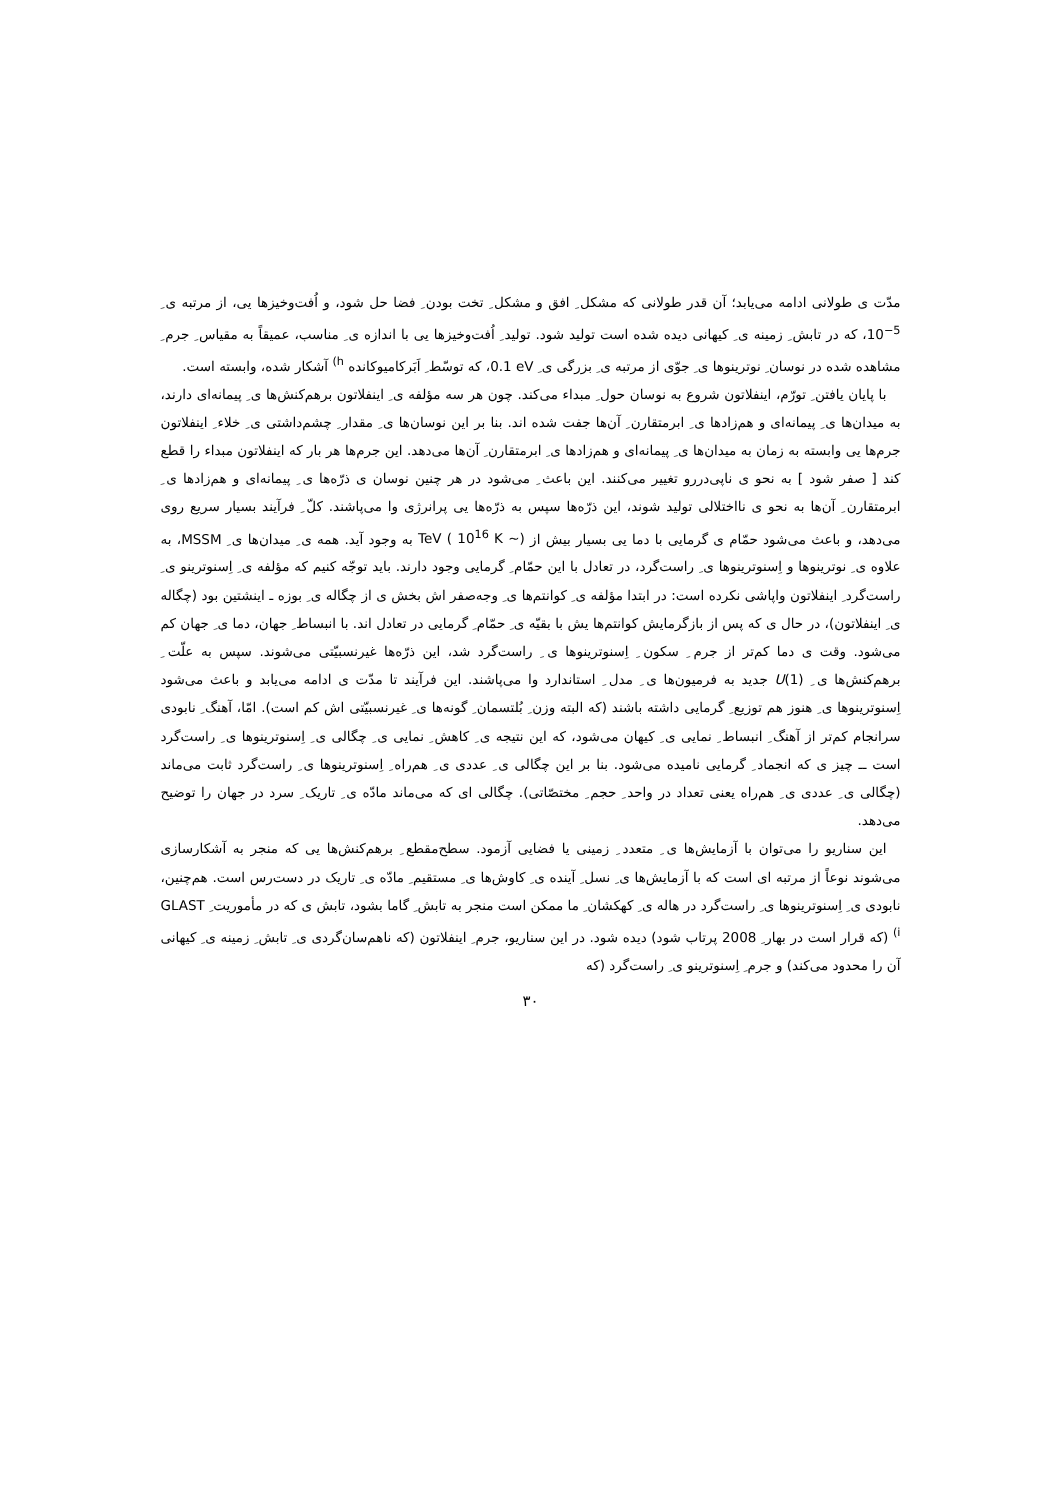مدّت ی طولانی ادامه می‌یابد؛ آن قدر طولانی که مشکل ِ افق و مشکل ِ تخت بودن ِ فضا حل شود، و اُفت‌وخیزها یی، از مرتبه ی ِ 10<sup>−5</sup>، که در تابش ِ زمینه ی ِ کیهانی دیده شده است تولید شود. تولید ِ اُفت‌وخیزها یی با اندازه ی ِ مناسب، عمیقاً به مقیاس ِ جرم ِ مشاهده شده در نوسان ِ نوترینوها ی ِ جوّی از مرتبه ی ِ بزرگی ی ِ 0.1 eV، که توسّط ِ اَبَرکامیوکانده <sup>h)</sup> آشکار شده، وابسته است.
با پایان یافتن ِ تورّم، اینفلاتون شروع به نوسان حول ِ مبداء می‌کند. چون هر سه مؤلفه ی ِ اینفلاتون برهم‌کنش‌ها ی ِ پیمانه‌ای دارند، به میدان‌ها ی ِ پیمانه‌ای و هم‌زادها ی ِ ابرمتقارن ِ آن‌ها جفت شده اند. بنا بر این نوسان‌ها ی ِ مقدار ِ چشم‌داشتی ی ِ خلاء ِ اینفلاتون جرم‌ها یی وابسته به زمان به میدان‌ها ی ِ پیمانه‌ای و هم‌زادها ی ِ ابرمتقارن ِ آن‌ها می‌دهد. این جرم‌ها هر بار که اینفلاتون مبداء را قطع کند [ صفر شود ] به نحو ی ناپی‌دررو تغییر می‌کنند. این باعث ِ می‌شود در هر چنین نوسان ی ذرّه‌ها ی ِ پیمانه‌ای و هم‌زادها ی ِ ابرمتقارن ِ آن‌ها به نحو ی نااختلالی تولید شوند، این ذرّه‌ها سپس به ذرّه‌ها یی پرانرژی وا می‌پاشند. کلّ ِ فرآیند بسیار سریع روی می‌دهد، و باعث می‌شود حمّام ی گرمایی با دما یی بسیار بیش از TeV ( 10<sup>16</sup> K ∼) به وجود آید. همه ی ِ میدان‌ها ی ِ MSSM، به علاوه ی ِ نوترینوها و اِسنوترینوها ی ِ راست‌گرد، در تعادل با این حمّام ِ گرمایی وجود دارند. باید توجّه کنیم که مؤلفه ی ِ اِسنوترینو ی ِ راست‌گرد ِ اینفلاتون واپاشی نکرده است: در ابتدا مؤلفه ی ِ کوانتم‌ها ی ِ وجه‌صفر اش بخش ی از چگاله ی ِ بوزه ـ اینشتین بود (چگاله ی ِ اینفلاتون)، در حال ی که پس از بازگرمایش کوانتم‌ها یش با بقیّه ی ِ حمّام ِ گرمایی در تعادل اند. با انبساط ِ جهان، دما ی ِ جهان کم می‌شود. وقت ی دما کم‌تر از جرم ِ سکون ِ اِسنوترینوها ی ِ راست‌گرد شد، این ذرّه‌ها غیرنسبیّتی می‌شوند. سپس به علّت ِ برهم‌کنش‌ها ی ِ U(1) جدید به فرمیون‌ها ی ِ مدل ِ استاندارد وا می‌پاشند. این فرآیند تا مدّت ی ادامه می‌یابد و باعث می‌شود اِسنوترینوها ی ِ هنوز هم توزیع ِ گرمایی داشته باشند (که البته وزن ِ بُلتسمان ِ گونه‌ها ی ِ غیرنسبیّتی اش کم است). امّا، آهنگ ِ نابودی سرانجام کم‌تر از آهنگ ِ انبساط ِ نمایی ی ِ کیهان می‌شود، که این نتیجه ی ِ کاهش ِ نمایی ی ِ چگالی ی ِ اِسنوترینوها ی ِ راست‌گرد است ــ چیز ی که انجماد ِ گرمایی نامیده می‌شود. بنا بر این چگالی ی ِ عددی ی ِ هم‌راه ِ اِسنوترینوها ی ِ راست‌گرد ثابت می‌ماند (چگالی ی ِ عددی ی ِ هم‌راه یعنی تعداد در واحد ِ حجم ِ مختصّاتی). چگالی ای که می‌ماند مادّه ی ِ تاریک ِ سرد در جهان را توضیح می‌دهد.
این سناریو را می‌توان با آزمایش‌ها ی ِ متعدد ِ زمینی یا فضایی آزمود. سطح‌مقطع ِ برهم‌کنش‌ها یی که منجر به آشکارسازی می‌شوند نوعاً از مرتبه ای است که با آزمایش‌ها ی ِ نسل ِ آینده ی ِ کاوش‌ها ی ِ مستقیم ِ مادّه ی ِ تاریک در دست‌رس است. هم‌چنین، نابودی ی ِ اِسنوترینوها ی ِ راست‌گرد در هاله ی ِ کهکشان ِ ما ممکن است منجر به تابش ِ گاما بشود، تابش ی که در مأموریت ِ GLAST <sup>i)</sup> (که قرار است در بهار ِ 2008 پرتاب شود) دیده شود. در این سناریو، جرم ِ اینفلاتون (که ناهم‌سان‌گردی ی ِ تابش ِ زمینه ی ِ کیهانی آن را محدود می‌کند) و جرم ِ اِسنوترینو ی ِ راست‌گرد (که
۳۰